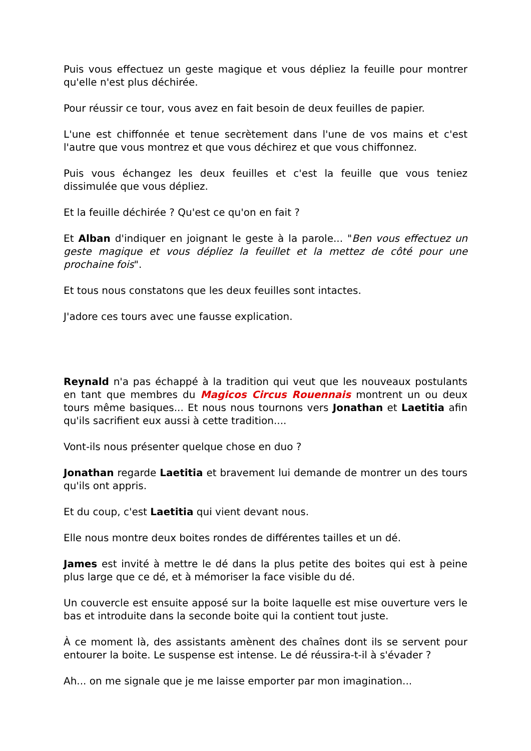Puis vous effectuez un geste magique et vous dépliez la feuille pour montrer qu'elle n'est plus déchirée.
Pour réussir ce tour, vous avez en fait besoin de deux feuilles de papier.
L'une est chiffonnée et tenue secrètement dans l'une de vos mains et c'est l'autre que vous montrez et que vous déchirez et que vous chiffonnez.
Puis vous échangez les deux feuilles et c'est la feuille que vous teniez dissimulée que vous dépliez.
Et la feuille déchirée ? Qu'est ce qu'on en fait ?
Et Alban d'indiquer en joignant le geste à la parole... "Ben vous effectuez un geste magique et vous dépliez la feuillet et la mettez de côté pour une prochaine fois".
Et tous nous constatons que les deux feuilles sont intactes.
J'adore ces tours avec une fausse explication.
Reynald n'a pas échappé à la tradition qui veut que les nouveaux postulants en tant que membres du Magicos Circus Rouennais montrent un ou deux tours même basiques... Et nous nous tournons vers Jonathan et Laetitia afin qu'ils sacrifient eux aussi à cette tradition....
Vont-ils nous présenter quelque chose en duo ?
Jonathan regarde Laetitia et bravement lui demande de montrer un des tours qu'ils ont appris.
Et du coup, c'est Laetitia qui vient devant nous.
Elle nous montre deux boites rondes de différentes tailles et un dé.
James est invité à mettre le dé dans la plus petite des boites qui est à peine plus large que ce dé, et à mémoriser la face visible du dé.
Un couvercle est ensuite apposé sur la boite laquelle est mise ouverture vers le bas et introduite dans la seconde boite qui la contient tout juste.
À ce moment là, des assistants amènent des chaînes dont ils se servent pour entourer la boite. Le suspense est intense. Le dé réussira-t-il à s'évader ?
Ah... on me signale que je me laisse emporter par mon imagination...